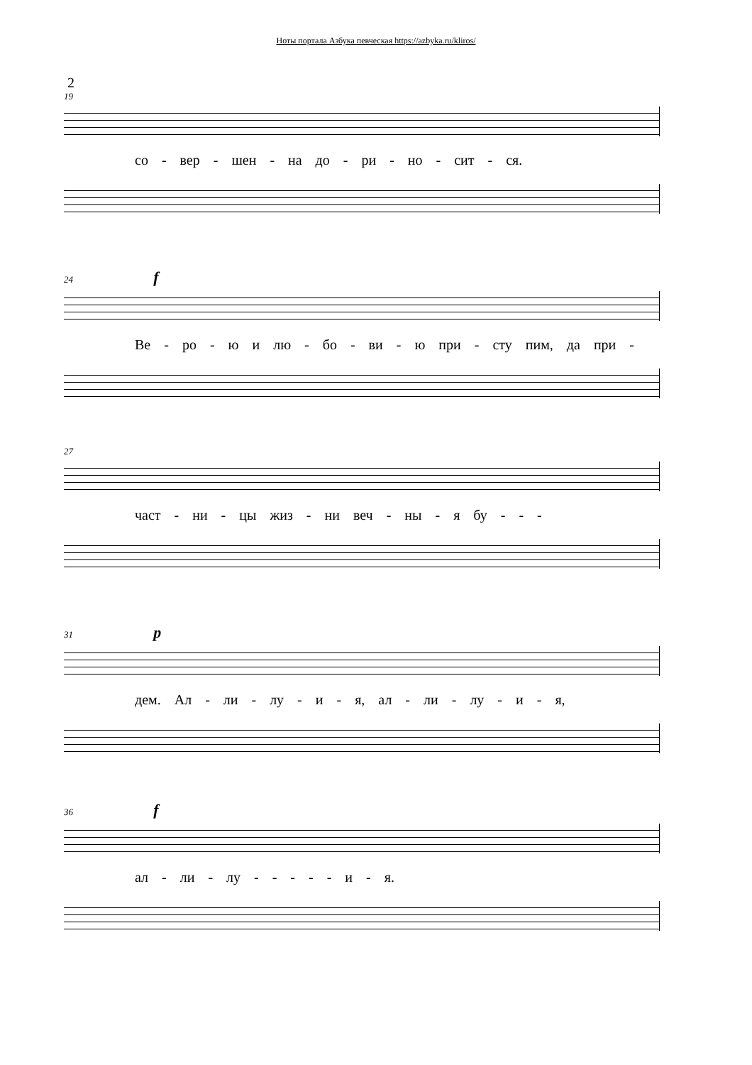Ноты портала Азбука певческая https://azbyka.ru/kliros/
2
19
со - вер - шен - на до - ри - но - сит - ся.
24 f
Ве - ро - ю и лю - бо - ви - ю при - сту пим, да при -
27
част - ни - цы жиз - ни веч - ны - я бу - - -
31 p
дем. Ал - ли - лу - и - я, ал - ли - лу - и - я,
36 f
ал - ли - лу - - - - - и - я.